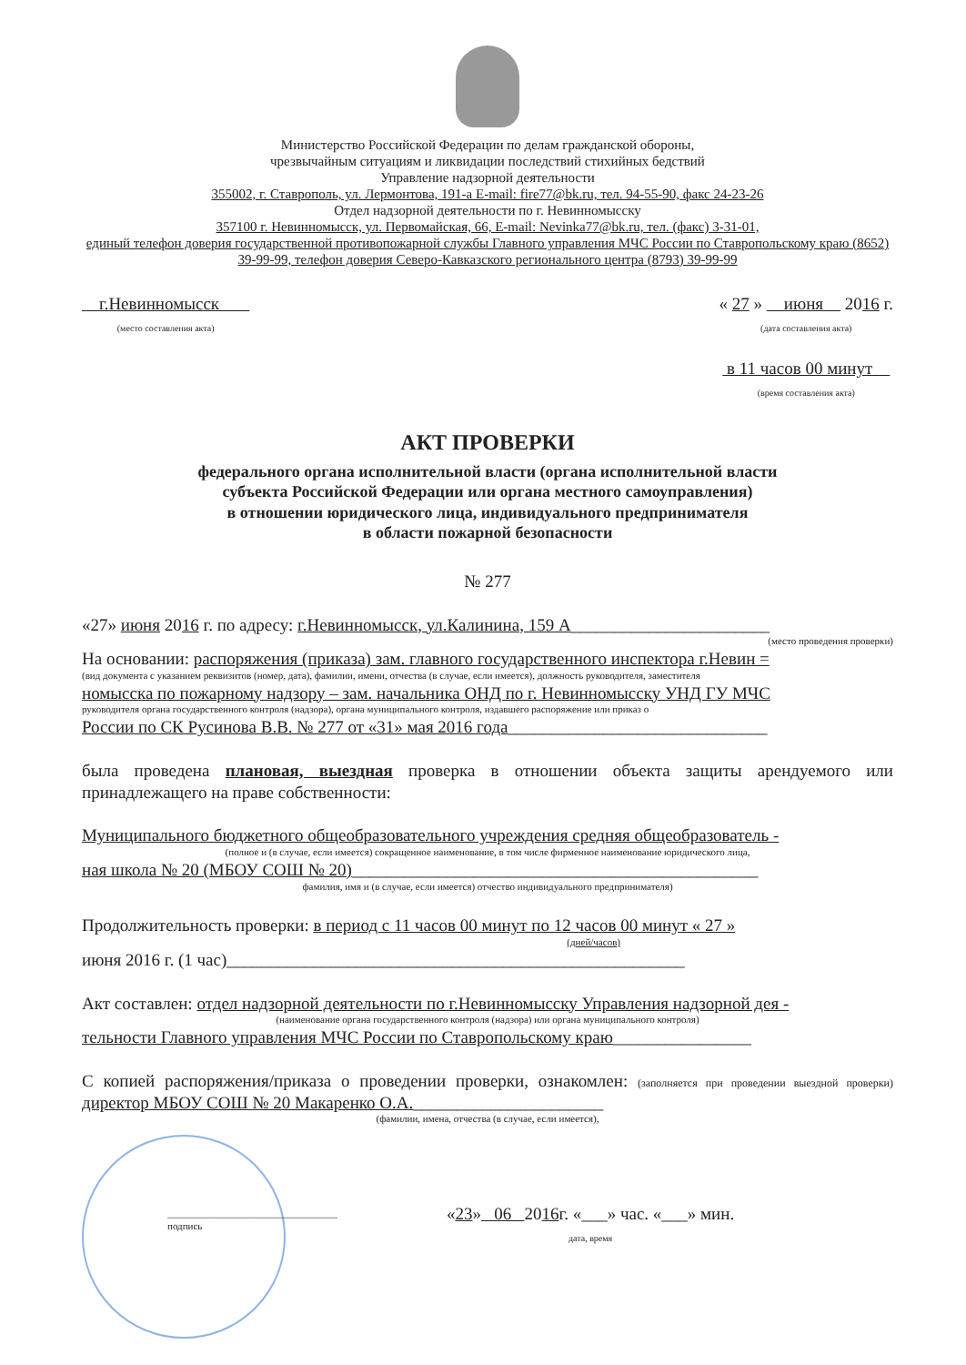Министерство Российской Федерации по делам гражданской обороны,
чрезвычайным ситуациям и ликвидации последствий стихийных бедствий
Управление надзорной деятельности
355002, г. Ставрополь, ул. Лермонтова, 191-а E-mail: fire77@bk.ru, тел. 94-55-90, факс 24-23-26
Отдел надзорной деятельности по г. Невинномысску
357100 г. Невинномысск, ул. Первомайская, 66, E-mail: Nevinka77@bk.ru, тел. (факс) 3-31-01,
единый телефон доверия государственной противопожарной службы Главного управления МЧС России по Ставропольскому краю (8652) 39-99-99, телефон доверия Северо-Кавказского регионального центра (8793) 39-99-99
г.Невинномысск
(место составления акта)
« 27 » июня 2016 г.
(дата составления акта)
в 11 часов 00 минут
(время составления акта)
АКТ ПРОВЕРКИ
федерального органа исполнительной власти (органа исполнительной власти
субъекта Российской Федерации или органа местного самоуправления)
в отношении юридического лица, индивидуального предпринимателя
в области пожарной безопасности
№ 277
«27» июня 2016 г. по адресу: г.Невинномысск, ул.Калинина, 159 А_______________________
(место проведения проверки)
На основании: распоряжения (приказа) зам. главного государственного инспектора г.Невин =
(вид документа с указанием реквизитов (номер, дата), фамилии, имени, отчества (в случае, если имеется), должность руководителя, заместителя
номысска по пожарному надзору – зам. начальника ОНД по г. Невинномысску УНД ГУ МЧС
руководителя органа государственного контроля (надзора), органа муниципального контроля, издавшего распоряжение или приказ о
России по СК Русинова В.В. № 277 от «31» мая 2016 года______________________________
была проведена плановая, выездная проверка в отношении объекта защиты арендуемого или принадлежащего на праве собственности:
Муниципального бюджетного общеобразовательного учреждения средняя общеобразователь -
(полное и (в случае, если имеется) сокращенное наименование, в том числе фирменное наименование юридического лица,
ная школа № 20 (МБОУ СОШ № 20)_______________________________________________
фамилия, имя и (в случае, если имеется) отчество индивидуального предпринимателя)
Продолжительность проверки: в период с 11 часов 00 минут по 12 часов 00 минут « 27 »
(дней/часов)
июня 2016 г. (1 час)_____________________________________________________
Акт составлен: отдел надзорной деятельности по г.Невинномысску Управления надзорной дея -
(наименование органа государственного контроля (надзора) или органа муниципального контроля)
тельности Главного управления МЧС России по Ставропольскому краю________________
С копией распоряжения/приказа о проведении проверки, ознакомлен: (заполняется при проведении выездной проверки) директор МБОУ СОШ № 20 Макаренко О.А.______________________
(фамилии, имена, отчества (в случае, если имеется),
__________________________________
подпись
«23» 06 2016г. «___» час. «___» мин.
дата, время